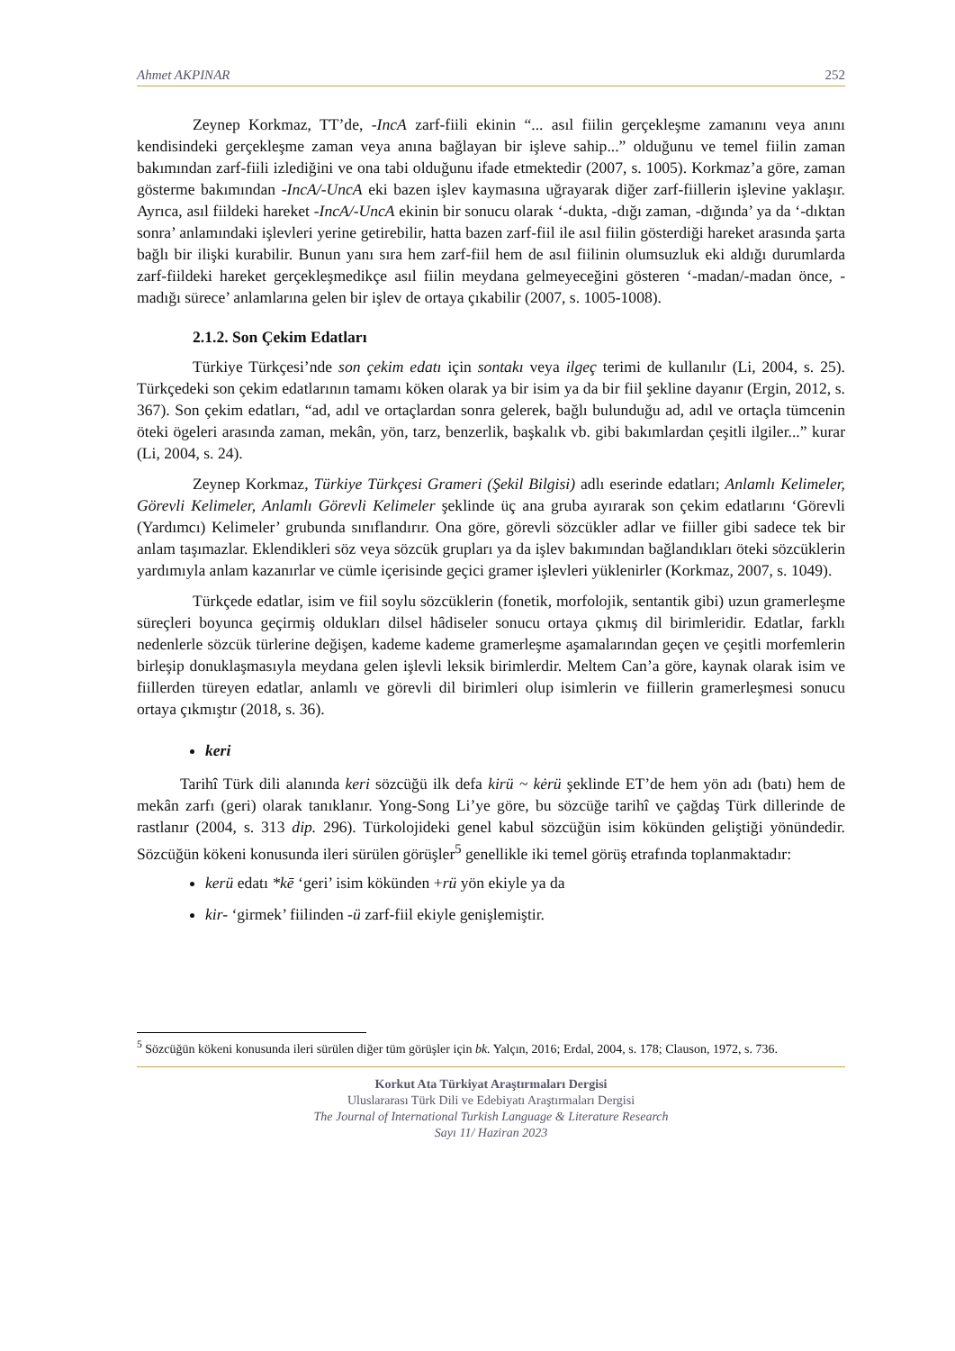Ahmet AKPINAR 252
Zeynep Korkmaz, TT’de, -IncA zarf-fiili ekinin “... asıl fiilin gerçekleşme zamanını veya anını kendisindeki gerçekleşme zaman veya anına bağlayan bir işleve sahip...” olduğunu ve temel fiilin zaman bakımından zarf-fiili izlediğini ve ona tabi olduğunu ifade etmektedir (2007, s. 1005). Korkmaz’a göre, zaman gösterme bakımından -IncA/-UncA eki bazen işlev kaymasına uğrayarak diğer zarf-fiillerin işlevine yaklaşır. Ayrıca, asıl fiildeki hareket -IncA/-UncA ekinin bir sonucu olarak ‘-dukta, -dığı zaman, -dığında’ ya da ‘-dıktan sonra’ anlamındaki işlevleri yerine getirebilir, hatta bazen zarf-fiil ile asıl fiilin gösterdiği hareket arasında şarta bağlı bir ilişki kurabilir. Bunun yanı sıra hem zarf-fiil hem de asıl fiilinin olumsuzluk eki aldığı durumlarda zarf-fiildeki hareket gerçekleşmedikçe asıl fiilin meydana gelmeyeceğini gösteren ‘-madan/-madan önce, -madığı sürece’ anlamlarına gelen bir işlev de ortaya çıkabilir (2007, s. 1005-1008).
2.1.2. Son Çekim Edatları
Türkiye Türkçesi’nde son çekim edatı için sontakı veya ilgeç terimi de kullanılır (Li, 2004, s. 25). Türkçedeki son çekim edatlarının tamamı köken olarak ya bir isim ya da bir fiil şekline dayanır (Ergin, 2012, s. 367). Son çekim edatları, “ad, adıl ve ortaçlardan sonra gelerek, bağlı bulunduğu ad, adıl ve ortaçla tümcenin öteki ögeleri arasında zaman, mekân, yön, tarz, benzerlik, başkalık vb. gibi bakımlardan çeşitli ilgiler...” kurar (Li, 2004, s. 24).
Zeynep Korkmaz, Türkiye Türkçesi Grameri (Şekil Bilgisi) adlı eserinde edatları; Anlamlı Kelimeler, Görevli Kelimeler, Anlamlı Görevli Kelimeler şeklinde üç ana gruba ayırarak son çekim edatlarını ‘Görevli (Yardımcı) Kelimeler’ grubunda sınıflandırır. Ona göre, görevli sözcükler adlar ve fiiller gibi sadece tek bir anlam taşımazlar. Eklendikleri söz veya sözcük grupları ya da işlev bakımından bağlandıkları öteki sözcüklerin yardımıyla anlam kazanırlar ve cümle içerisinde geçici gramer işlevleri yüklenirler (Korkmaz, 2007, s. 1049).
Türkçede edatlar, isim ve fiil soylu sözcüklerin (fonetik, morfolojik, sentantik gibi) uzun gramerleşme süreçleri boyunca geçirmiş oldukları dilsel hâdiseler sonucu ortaya çıkmış dil birimleridir. Edatlar, farklı nedenlerle sözcük türlerine değişen, kademe kademe gramerleşme aşamalarından geçen ve çeşitli morfemlerin birleşip donuklaşmasıyla meydana gelen işlevli leksik birimlerdir. Meltem Can’a göre, kaynak olarak isim ve fiillerden türeyen edatlar, anlamlı ve görevli dil birimleri olup isimlerin ve fiillerin gramerleşmesi sonucu ortaya çıkmıştır (2018, s. 36).
keri
Tarihî Türk dili alanında keri sözcüğü ilk defa kirü ~ kėrü şeklinde ET’de hem yön adı (batı) hem de mekân zarfı (geri) olarak tanıklanır. Yong-Song Li’ye göre, bu sözcüğe tarihî ve çağdaş Türk dillerinde de rastlanır (2004, s. 313 dip. 296). Türkolojideki genel kabul sözcüğün isim kökünden geliştiği yönündedir. Sözcüğün kökeni konusunda ileri sürülen görüşler<sup>5</sup> genellikle iki temel görüş etrafında toplanmaktadır:
kerü edatı *kē ‘geri’ isim kökünden +rü yön ekiyle ya da
kir- ‘girmek’ fiilinden -ü zarf-fiil ekiyle genişlemiştir.
<sup>5</sup> Sözcüğün kökeni konusunda ileri sürülen diğer tüm görüşler için bk. Yalçın, 2016; Erdal, 2004, s. 178; Clauson, 1972, s. 736.
Korkut Ata Türkiyat Araştırmaları Dergisi
Uluslararası Türk Dili ve Edebiyatı Araştırmaları Dergisi
The Journal of International Turkish Language & Literature Research
Sayı 11/ Haziran 2023